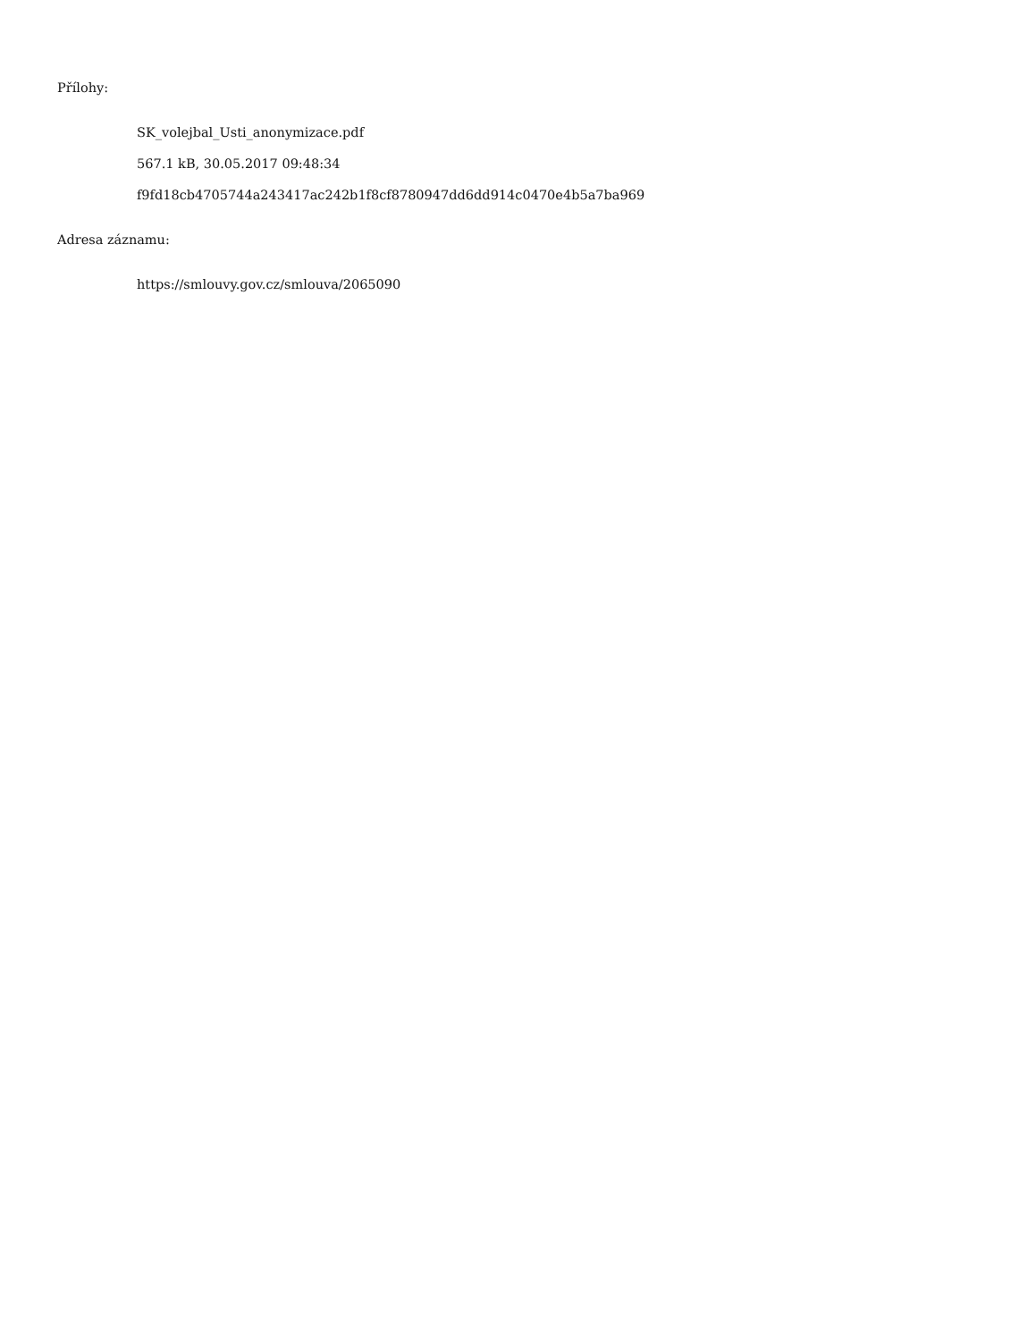Přílohy:
SK_volejbal_Usti_anonymizace.pdf
567.1 kB, 30.05.2017 09:48:34
f9fd18cb4705744a243417ac242b1f8cf8780947dd6dd914c0470e4b5a7ba969
Adresa záznamu:
https://smlouvy.gov.cz/smlouva/2065090